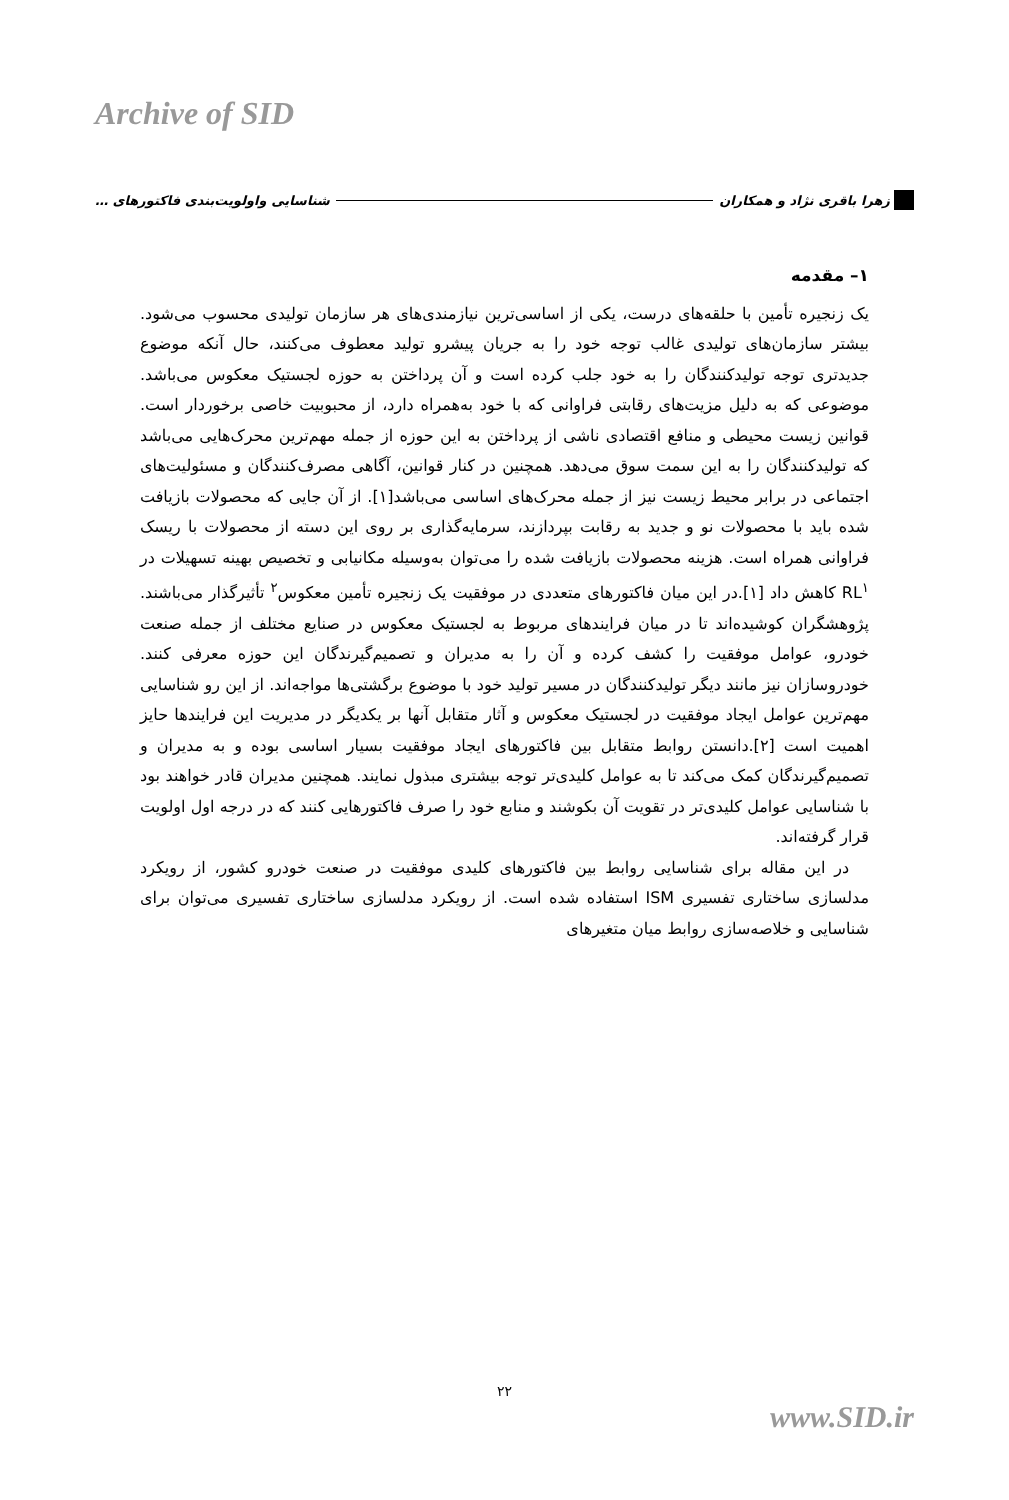Archive of SID
زهرا باقری نژاد و همکاران شناسایی واولویت‌بندی فاکتورهای …
۱– مقدمه
یک زنجیره تأمین با حلقه‌های درست، یکی از اساسی‌ترین نیازمندی‌های هر سازمان تولیدی محسوب می‌شود. بیشتر سازمان‌های تولیدی غالب توجه خود را به جریان پیشرو تولید معطوف می‌کنند، حال آنکه موضوع جدیدتری توجه تولیدکنندگان را به خود جلب کرده است و آن پرداختن به حوزه لجستیک معکوس می‌باشد. موضوعی که به دلیل مزیت‌های رقابتی فراوانی که با خود به‌همراه دارد، از محبوبیت خاصی برخوردار است. قوانین زیست محیطی و منافع اقتصادی ناشی از پرداختن به این حوزه از جمله مهم‌ترین محرک‌هایی می‌باشد که تولیدکنندگان را به این سمت سوق می‌دهد. همچنین در کنار قوانین، آگاهی مصرف‌کنندگان و مسئولیت‌های اجتماعی در برابر محیط زیست نیز از جمله محرک‌های اساسی می‌باشد[۱]. از آن جایی که محصولات بازیافت شده باید با محصولات نو و جدید به رقابت بپردازند، سرمایه‌گذاری بر روی این دسته از محصولات با ریسک فراوانی همراه است. هزینه محصولات بازیافت شده را می‌توان به‌وسیله مکانیابی و تخصیص بهینه تسهیلات در RL<sup>۱</sup> کاهش داد [۱].در این میان فاکتورهای متعددی در موفقیت یک زنجیره تأمین معکوس<sup>۲</sup> تأثیرگذار می‌باشند. پژوهشگران کوشیده‌اند تا در میان فرایندهای مربوط به لجستیک معکوس در صنایع مختلف از جمله صنعت خودرو، عوامل موفقیت را کشف کرده و آن را به مدیران و تصمیم‌گیرندگان این حوزه معرفی کنند. خودروسازان نیز مانند دیگر تولیدکنندگان در مسیر تولید خود با موضوع برگشتی‌ها مواجه‌اند. از این رو شناسایی مهم‌ترین عوامل ایجاد موفقیت در لجستیک معکوس و آثار متقابل آنها بر یکدیگر در مدیریت این فرایندها حایز اهمیت است [۲].دانستن روابط متقابل بین فاکتورهای ایجاد موفقیت بسیار اساسی بوده و به مدیران و تصمیم‌گیرندگان کمک می‌کند تا به عوامل کلیدی‌تر توجه بیشتری مبذول نمایند. همچنین مدیران قادر خواهند بود با شناسایی عوامل کلیدی‌تر در تقویت آن بکوشند و منابع خود را صرف فاکتورهایی کنند که در درجه اول اولویت قرار گرفته‌اند.
در این مقاله برای شناسایی روابط بین فاکتورهای کلیدی موفقیت در صنعت خودرو کشور، از رویکرد مدلسازی ساختاری تفسیری ISM استفاده شده است. از رویکرد مدلسازی ساختاری تفسیری می‌توان برای شناسایی و خلاصه‌سازی روابط میان متغیرهای
۲۲
www.SID.ir